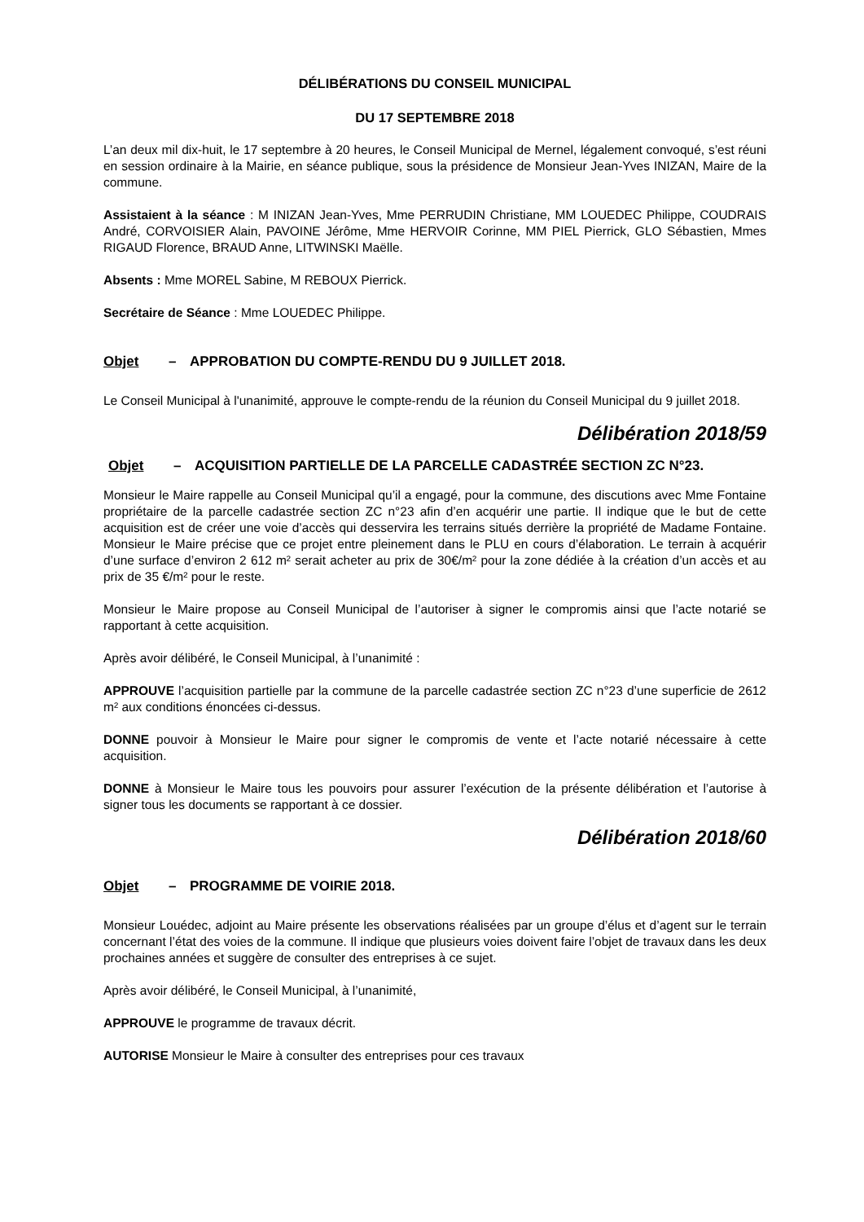DÉLIBÉRATIONS DU CONSEIL MUNICIPAL
DU 17 SEPTEMBRE 2018
L’an deux mil dix-huit, le 17 septembre à 20 heures, le Conseil Municipal de Mernel, légalement convoqué, s’est réuni en session ordinaire à la Mairie, en séance publique, sous la présidence de Monsieur Jean-Yves INIZAN, Maire de la commune.
Assistaient à la séance : M INIZAN Jean-Yves, Mme PERRUDIN Christiane, MM LOUEDEC Philippe, COUDRAIS André, CORVOISIER Alain, PAVOINE Jérôme, Mme HERVOIR Corinne, MM PIEL Pierrick, GLO Sébastien, Mmes RIGAUD Florence, BRAUD Anne, LITWINSKI Maëlle.
Absents : Mme MOREL Sabine, M REBOUX Pierrick.
Secrétaire de Séance : Mme LOUEDEC Philippe.
Objet – APPROBATION DU COMPTE-RENDU DU 9 JUILLET 2018.
Le Conseil Municipal à l'unanimité, approuve le compte-rendu de la réunion du Conseil Municipal du 9 juillet 2018.
Délibération 2018/59
Objet – ACQUISITION PARTIELLE DE LA PARCELLE CADASTRÉE SECTION ZC N°23.
Monsieur le Maire rappelle au Conseil Municipal qu’il a engagé, pour la commune, des discutions avec Mme Fontaine propriétaire de la parcelle cadastrée section ZC n°23 afin d’en acquérir une partie. Il indique que le but de cette acquisition est de créer une voie d’accès qui desservira les terrains situés derrière la propriété de Madame Fontaine. Monsieur le Maire précise que ce projet entre pleinement dans le PLU en cours d’élaboration. Le terrain à acquérir d’une surface d’environ 2 612 m² serait acheter au prix de 30€/m² pour la zone dédiée à la création d’un accès et au prix de 35 €/m² pour le reste.
Monsieur le Maire propose au Conseil Municipal de l’autoriser à signer le compromis ainsi que l’acte notarié se rapportant à cette acquisition.
Après avoir délibéré, le Conseil Municipal, à l’unanimité :
APPROUVE l’acquisition partielle par la commune de la parcelle cadastrée section ZC n°23 d’une superficie de 2612 m² aux conditions énoncées ci-dessus.
DONNE pouvoir à Monsieur le Maire pour signer le compromis de vente et l’acte notarié nécessaire à cette acquisition.
DONNE à Monsieur le Maire tous les pouvoirs pour assurer l’exécution de la présente délibération et l’autorise à signer tous les documents se rapportant à ce dossier.
Délibération 2018/60
Objet – PROGRAMME DE VOIRIE 2018.
Monsieur Louédec, adjoint au Maire présente les observations réalisées par un groupe d’élus et d’agent sur le terrain concernant l’état des voies de la commune. Il indique que plusieurs voies doivent faire l’objet de travaux dans les deux prochaines années et suggère de consulter des entreprises à ce sujet.
Après avoir délibéré, le Conseil Municipal, à l’unanimité,
APPROUVE le programme de travaux décrit.
AUTORISE Monsieur le Maire à consulter des entreprises pour ces travaux